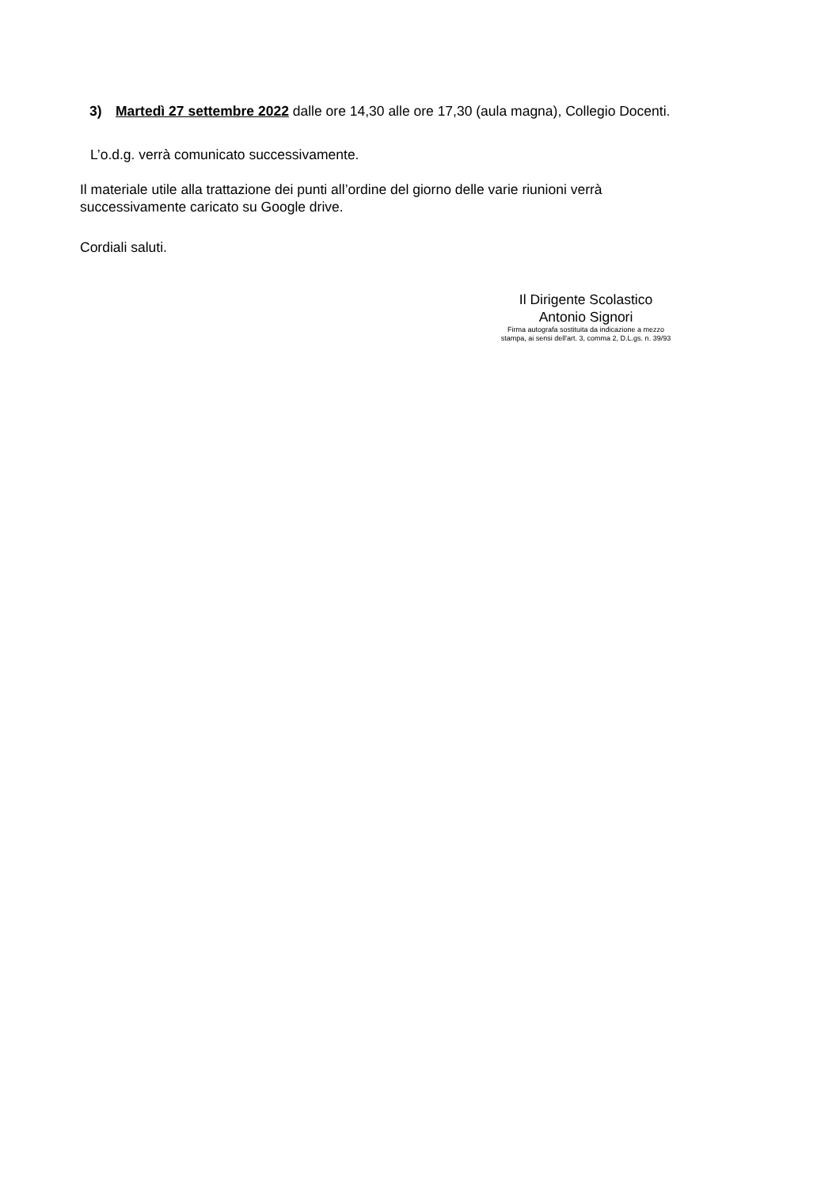3) Martedì 27 settembre 2022 dalle ore 14,30 alle ore 17,30 (aula magna), Collegio Docenti.
L’o.d.g. verrà comunicato successivamente.
Il materiale utile alla trattazione dei punti all’ordine del giorno delle varie riunioni verrà successivamente caricato su Google drive.
Cordiali saluti.
Il Dirigente Scolastico
Antonio Signori
Firma autografa sostituita da indicazione a mezzo
stampa, ai sensi dell'art. 3, comma 2, D.L.gs. n. 39/93